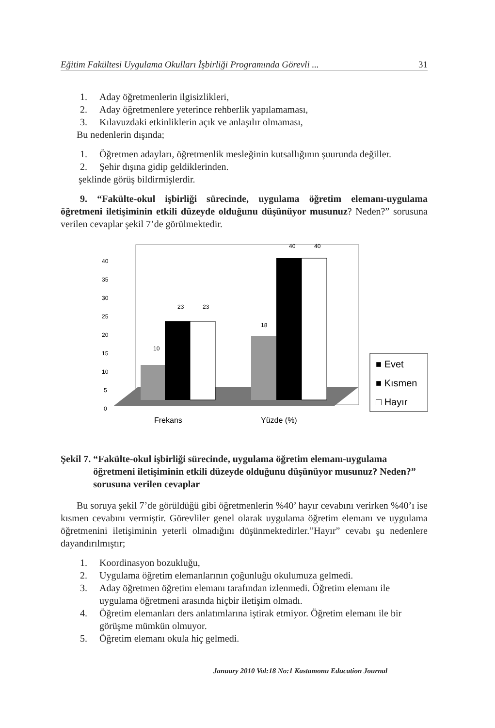Eğitim Fakültesi Uygulama Okulları İşbirliği Programında Görevli ... 31
1. Aday öğretmenlerin ilgisizlikleri,
2. Aday öğretmenlere yeterince rehberlik yapılamaması,
3. Kılavuzdaki etkinliklerin açık ve anlaşılır olmaması,
Bu nedenlerin dışında;
1. Öğretmen adayları, öğretmenlik mesleğinin kutsallığının şuurunda değiller.
2. Şehir dışına gidip geldiklerinden.
şeklinde görüş bildirmişlerdir.
9. “Fakülte-okul işbirliği sürecinde, uygulama öğretim elemanı-uygulama öğretmeni iletişiminin etkili düzeyde olduğunu düşünüyor musunuz? Neden?” sorusuna verilen cevaplar şekil 7’de görülmektedir.
10
23
23
18
40
40
40
35
30
25
20
15
10
5
0
Frekans
Yüzde (%)
■ Evet
■ Kısmen
□ Hayır
Şekil 7. “Fakülte-okul işbirliği sürecinde, uygulama öğretim elemanı-uygulama öğretmeni iletişiminin etkili düzeyde olduğunu düşünüyor musunuz? Neden?” sorusuna verilen cevaplar
Bu soruya şekil 7’de görüldüğü gibi öğretmenlerin %40’ hayır cevabını verirken %40’ı ise kısmen cevabını vermiştir. Görevliler genel olarak uygulama öğretim elemanı ve uygulama öğretmenini iletişiminin yeterli olmadığını düşünmektedirler.”Hayır” cevabı şu nedenlere dayandırılmıştır;
1. Koordinasyon bozukluğu,
2. Uygulama öğretim elemanlarının çoğunluğu okulumuza gelmedi.
3. Aday öğretmen öğretim elemanı tarafından izlenmedi. Öğretim elemanı ile uygulama öğretmeni arasında hiçbir iletişim olmadı.
4. Öğretim elemanları ders anlatımlarına iştirak etmiyor. Öğretim elemanı ile bir görüşme mümkün olmuyor.
5. Öğretim elemanı okula hiç gelmedi.
January 2010 Vol:18 No:1 Kastamonu Education Journal